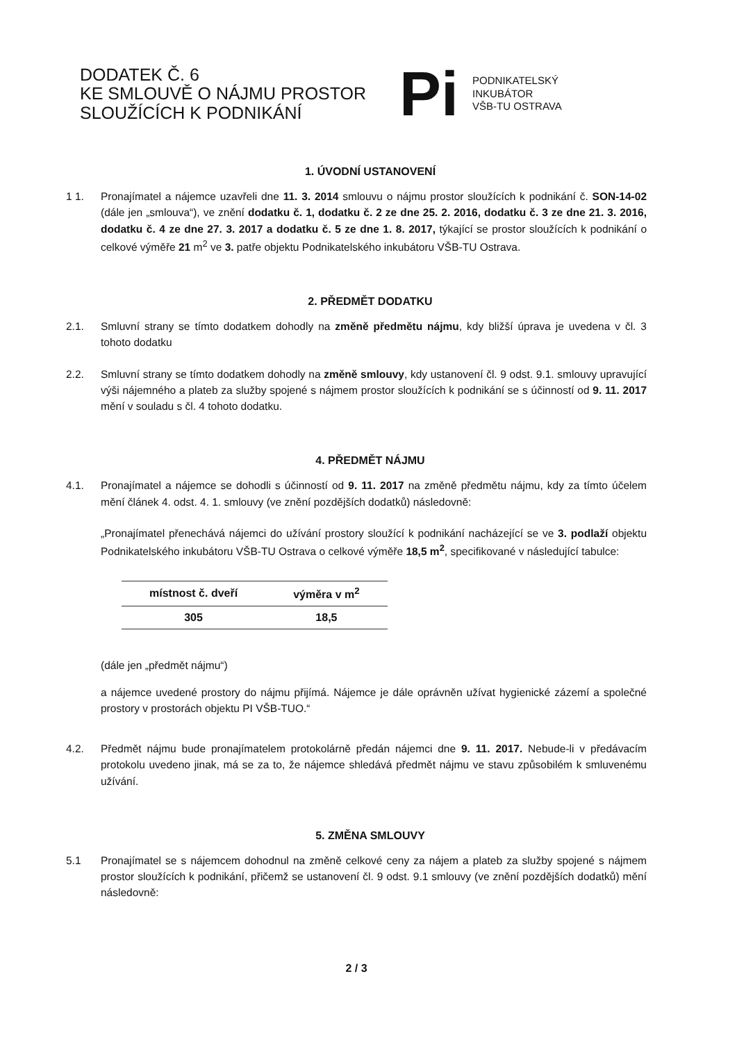DODATEK Č. 6
KE SMLOUVĚ O NÁJMU PROSTOR
SLOUŽÍCÍCH K PODNIKÁNÍ
Pi
PODNIKATELSKÝ
INKUBÁTOR
VŠB-TU OSTRAVA
1. ÚVODNÍ USTANOVENÍ
1 1. Pronajímatel a nájemce uzavřeli dne 11. 3. 2014 smlouvu o nájmu prostor sloužících k podnikání č. SON-14-02 (dále jen „smlouva“), ve znění dodatku č. 1, dodatku č. 2 ze dne 25. 2. 2016, dodatku č. 3 ze dne 21. 3. 2016, dodatku č. 4 ze dne 27. 3. 2017 a dodatku č. 5 ze dne 1. 8. 2017, týkající se prostor sloužících k podnikání o celkové výměře 21 m<sup>2</sup> ve 3. patře objektu Podnikatelského inkubátoru VŠB-TU Ostrava.
2. PŘEDMĚT DODATKU
2.1. Smluvní strany se tímto dodatkem dohodly na změně předmětu nájmu, kdy bližší úprava je uvedena v čl. 3 tohoto dodatku
2.2. Smluvní strany se tímto dodatkem dohodly na změně smlouvy, kdy ustanovení čl. 9 odst. 9.1. smlouvy upravující výši nájemného a plateb za služby spojené s nájmem prostor sloužících k podnikání se s účinností od 9. 11. 2017 mění v souladu s čl. 4 tohoto dodatku.
4. PŘEDMĚT NÁJMU
4.1. Pronajímatel a nájemce se dohodli s účinností od 9. 11. 2017 na změně předmětu nájmu, kdy za tímto účelem mění článek 4. odst. 4. 1. smlouvy (ve znění pozdějších dodatků) následovně:
„Pronajímatel přenechává nájemci do užívání prostory sloužící k podnikání nacházející se ve 3. podlaží objektu Podnikatelského inkubátoru VŠB-TU Ostrava o celkové výměře 18,5 m<sup>2</sup>, specifikované v následující tabulce:
| místnost č. dveří | výměra v m<sup>2</sup> |
| --- | --- |
| 305 | 18,5 |
(dále jen „předmět nájmu“)
a nájemce uvedené prostory do nájmu přijímá. Nájemce je dále oprávněn užívat hygienické zázemí a společné prostory v prostorách objektu PI VŠB-TUO.“
4.2. Předmět nájmu bude pronajímatelem protokolárně předán nájemci dne 9. 11. 2017. Nebude-li v předávacím protokolu uvedeno jinak, má se za to, že nájemce shledává předmět nájmu ve stavu způsobilém k smluvenému užívání.
5. ZMĚNA SMLOUVY
5.1 Pronajímatel se s nájemcem dohodnul na změně celkové ceny za nájem a plateb za služby spojené s nájmem prostor sloužících k podnikání, přičemž se ustanovení čl. 9 odst. 9.1 smlouvy (ve znění pozdějších dodatků) mění následovně:
2 / 3